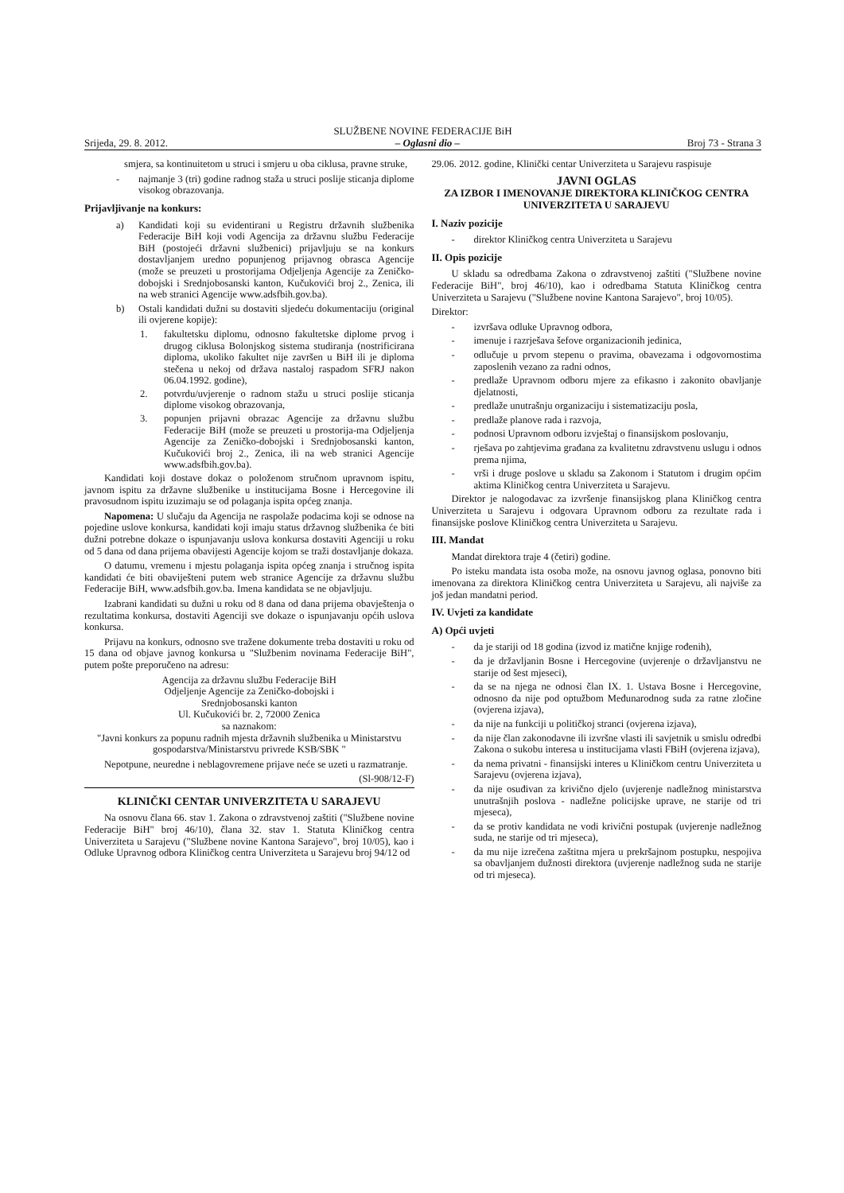SLUŽBENE NOVINE FEDERACIJE BiH
Srijeda, 29. 8. 2012. – Oglasni dio – Broj 73 - Strana 3
smjera, sa kontinuitetom u struci i smjeru u oba ciklusa, pravne struke,
- najmanje 3 (tri) godine radnog staža u struci poslije sticanja diplome visokog obrazovanja.
Prijavljivanje na konkurs:
a) Kandidati koji su evidentirani u Registru državnih službenika Federacije BiH koji vodi Agencija za državnu službu Federacije BiH (postojeći državni službenici) prijavljuju se na konkurs dostavljanjem uredno popunjenog prijavnog obrasca Agencije (može se preuzeti u prostorijama Odjeljenja Agencije za Zeničko- dobojski i Srednjobosanski kanton, Kučukovići broj 2., Zenica, ili na web stranici Agencije www.adsfbih.gov.ba).
b) Ostali kandidati dužni su dostaviti sljedeću dokumentaciju (original ili ovjerene kopije):
1. fakultetsku diplomu, odnosno fakultetske diplome prvog i drugog ciklusa Bolonjskog sistema studiranja (nostrificirana diploma, ukoliko fakultet nije završen u BiH ili je diploma stečena u nekoj od država nastaloj raspadom SFRJ nakon 06.04.1992. godine),
2. potvrdu/uvjerenje o radnom stažu u struci poslije sticanja diplome visokog obrazovanja,
3. popunjen prijavni obrazac Agencije za državnu službu Federacije BiH (može se preuzeti u prostorija-ma Odjeljenja Agencije za Zeničko-dobojski i Srednjobosanski kanton, Kučukovići broj 2., Zenica, ili na web stranici Agencije www.adsfbih.gov.ba).
Kandidati koji dostave dokaz o položenom stručnom upravnom ispitu, javnom ispitu za državne službenike u institucijama Bosne i Hercegovine ili pravosudnom ispitu izuzimaju se od polaganja ispita općeg znanja.
Napomena: U slučaju da Agencija ne raspolaže podacima koji se odnose na pojedine uslove konkursa, kandidati koji imaju status državnog službenika će biti dužni potrebne dokaze o ispunjavanju uslova konkursa dostaviti Agenciji u roku od 5 dana od dana prijema obavijesti Agencije kojom se traži dostavljanje dokaza.
O datumu, vremenu i mjestu polaganja ispita općeg znanja i stručnog ispita kandidati će biti obaviješteni putem web stranice Agencije za državnu službu Federacije BiH, www.adsfbih.gov.ba. Imena kandidata se ne objavljuju.
Izabrani kandidati su dužni u roku od 8 dana od dana prijema obavještenja o rezultatima konkursa, dostaviti Agenciji sve dokaze o ispunjavanju općih uslova konkursa.
Prijavu na konkurs, odnosno sve tražene dokumente treba dostaviti u roku od 15 dana od objave javnog konkursa u "Službenim novinama Federacije BiH", putem pošte preporučeno na adresu:
Agencija za državnu službu Federacije BiH
Odjeljenje Agencije za Zeničko-dobojski i
Srednjobosanski kanton
Ul. Kučukovići br. 2, 72000 Zenica
sa naznakom:
"Javni konkurs za popunu radnih mjesta državnih službenika u Ministarstvu gospodarstva/Ministarstvu privrede KSB/SBK "
Nepotpune, neuredne i neblagovremene prijave neće se uzeti u razmatranje.
(Sl-908/12-F)
KLINIČKI CENTAR UNIVERZITETA U SARAJEVU
Na osnovu člana 66. stav 1. Zakona o zdravstvenoj zaštiti ("Službene novine Federacije BiH" broj 46/10), člana 32. stav 1. Statuta Kliničkog centra Univerziteta u Sarajevu ("Službene novine Kantona Sarajevo", broj 10/05), kao i Odluke Upravnog odbora Kliničkog centra Univerziteta u Sarajevu broj 94/12 od
29.06. 2012. godine, Klinički centar Univerziteta u Sarajevu raspisuje
JAVNI OGLAS
ZA IZBOR I IMENOVANJE DIREKTORA KLINIČKOG CENTRA UNIVERZITETA U SARAJEVU
I. Naziv pozicije
- direktor Kliničkog centra Univerziteta u Sarajevu
II. Opis pozicije
U skladu sa odredbama Zakona o zdravstvenoj zaštiti ("Službene novine Federacije BiH", broj 46/10), kao i odredbama Statuta Kliničkog centra Univerziteta u Sarajevu ("Službene novine Kantona Sarajevo", broj 10/05).
Direktor:
- izvršava odluke Upravnog odbora,
- imenuje i razrješava šefove organizacionih jedinica,
- odlučuje u prvom stepenu o pravima, obavezama i odgovornostima zaposlenih vezano za radni odnos,
- predlaže Upravnom odboru mjere za efikasno i zakonito obavljanje djelatnosti,
- predlaže unutrašnju organizaciju i sistematizaciju posla,
- predlaže planove rada i razvoja,
- podnosi Upravnom odboru izvještaj o finansijskom poslovanju,
- rješava po zahtjevima građana za kvalitetnu zdravstvenu uslugu i odnos prema njima,
- vrši i druge poslove u skladu sa Zakonom i Statutom i drugim općim aktima Kliničkog centra Univerziteta u Sarajevu.
Direktor je nalogodavac za izvršenje finansijskog plana Kliničkog centra Univerziteta u Sarajevu i odgovara Upravnom odboru za rezultate rada i finansijske poslove Kliničkog centra Univerziteta u Sarajevu.
III. Mandat
Mandat direktora traje 4 (četiri) godine.
Po isteku mandata ista osoba može, na osnovu javnog oglasa, ponovno biti imenovana za direktora Kliničkog centra Univerziteta u Sarajevu, ali najviše za još jedan mandatni period.
IV. Uvjeti za kandidate
A) Opći uvjeti
- da je stariji od 18 godina (izvod iz matične knjige rođenih),
- da je državljanin Bosne i Hercegovine (uvjerenje o državljanstvu ne starije od šest mjeseci),
- da se na njega ne odnosi član IX. 1. Ustava Bosne i Hercegovine, odnosno da nije pod optužbom Međunarodnog suda za ratne zločine (ovjerena izjava),
- da nije na funkciji u političkoj stranci (ovjerena izjava),
- da nije član zakonodavne ili izvršne vlasti ili savjetnik u smislu odredbi Zakona o sukobu interesa u institucijama vlasti FBiH (ovjerena izjava),
- da nema privatni - finansijski interes u Kliničkom centru Univerziteta u Sarajevu (ovjerena izjava),
- da nije osuđivan za krivično djelo (uvjerenje nadležnog ministarstva unutrašnjih poslova - nadležne policijske uprave, ne starije od tri mjeseca),
- da se protiv kandidata ne vodi krivični postupak (uvjerenje nadležnog suda, ne starije od tri mjeseca),
- da mu nije izrečena zaštitna mjera u prekršajnom postupku, nespojiva sa obavljanjem dužnosti direktora (uvjerenje nadležnog suda ne starije od tri mjeseca).